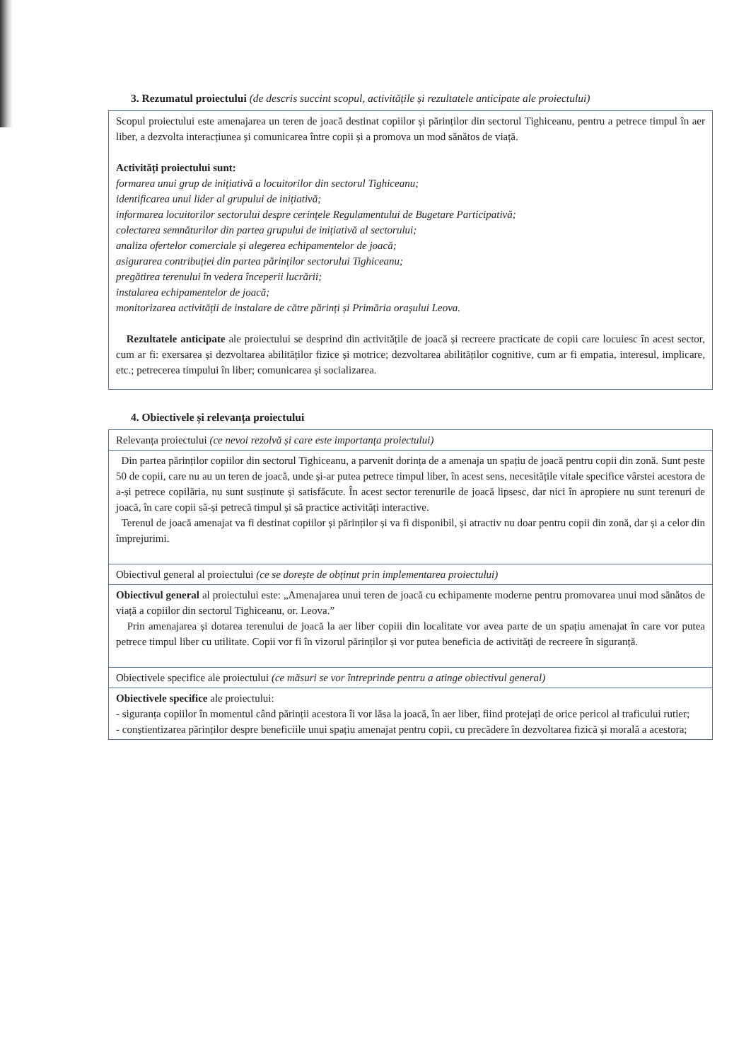3. Rezumatul proiectului (de descris succint scopul, activitățile și rezultatele anticipate ale proiectului)
Scopul proiectului este amenajarea un teren de joacă destinat copiilor și părinților din sectorul Tighiceanu, pentru a petrece timpul în aer liber, a dezvolta interacțiunea și comunicarea între copii și a promova un mod sănătos de viață.
Activități proiectului sunt:
formarea unui grup de inițiativă a locuitorilor din sectorul Tighiceanu;
identificarea unui lider al grupului de inițiativă;
informarea locuitorilor sectorului despre cerințele Regulamentului de Bugetare Participativă;
colectarea semnăturilor din partea grupului de inițiativă al sectorului;
analiza ofertelor comerciale și alegerea echipamentelor de joacă;
asigurarea contribuției din partea părinților sectorului Tighiceanu;
pregătirea terenului în vedera începerii lucrării;
instalarea echipamentelor de joacă;
monitorizarea activității de instalare de către părinți și Primăria orașului Leova.
Rezultatele anticipate ale proiectului se desprind din activitățile de joacă și recreere practicate de copii care locuiesc în acest sector, cum ar fi: exersarea și dezvoltarea abilităților fizice și motrice; dezvoltarea abilităților cognitive, cum ar fi empatia, interesul, implicare, etc.; petrecerea timpului în liber; comunicarea și socializarea.
4. Obiectivele și relevanța proiectului
| Relevanța proiectului (ce nevoi rezolvă și care este importanța proiectului) |
| Din partea părinților copiilor din sectorul Tighiceanu, a parvenit dorința de a amenaja un spațiu de joacă pentru copii din zonă. Sunt peste 50 de copii, care nu au un teren de joacă, unde și-ar putea petrece timpul liber, în acest sens, necesitățile vitale specifice vârstei acestora de a-și petrece copilăria, nu sunt susținute și satisfăcute. În acest sector terenurile de joacă lipsesc, dar nici în apropiere nu sunt terenuri de joacă, în care copii să-și petrecă timpul și să practice activități interactive. Terenul de joacă amenajat va fi destinat copiilor și părinților și va fi disponibil, și atractiv nu doar pentru copii din zonă, dar și a celor din împrejurimi. |
| Obiectivul general al proiectului (ce se dorește de obținut prin implementarea proiectului) |
| Obiectivul general al proiectului este: „Amenajarea unui teren de joacă cu echipamente moderne pentru promovarea unui mod sănătos de viață a copiilor din sectorul Tighiceanu, or. Leova.” Prin amenajarea și dotarea terenului de joacă la aer liber copiii din localitate vor avea parte de un spațiu amenajat în care vor putea petrece timpul liber cu utilitate. Copii vor fi în vizorul părinților și vor putea beneficia de activități de recreere în siguranță. |
| Obiectivele specifice ale proiectului (ce măsuri se vor întreprinde pentru a atinge obiectivul general) |
| Obiectivele specifice ale proiectului: - siguranța copiilor în momentul când părinții acestora îi vor lăsa la joacă, în aer liber, fiind protejați de orice pericol al traficului rutier; - conștientizarea părinților despre beneficiile unui spațiu amenajat pentru copii, cu precădere în dezvoltarea fizică și morală a acestora; |